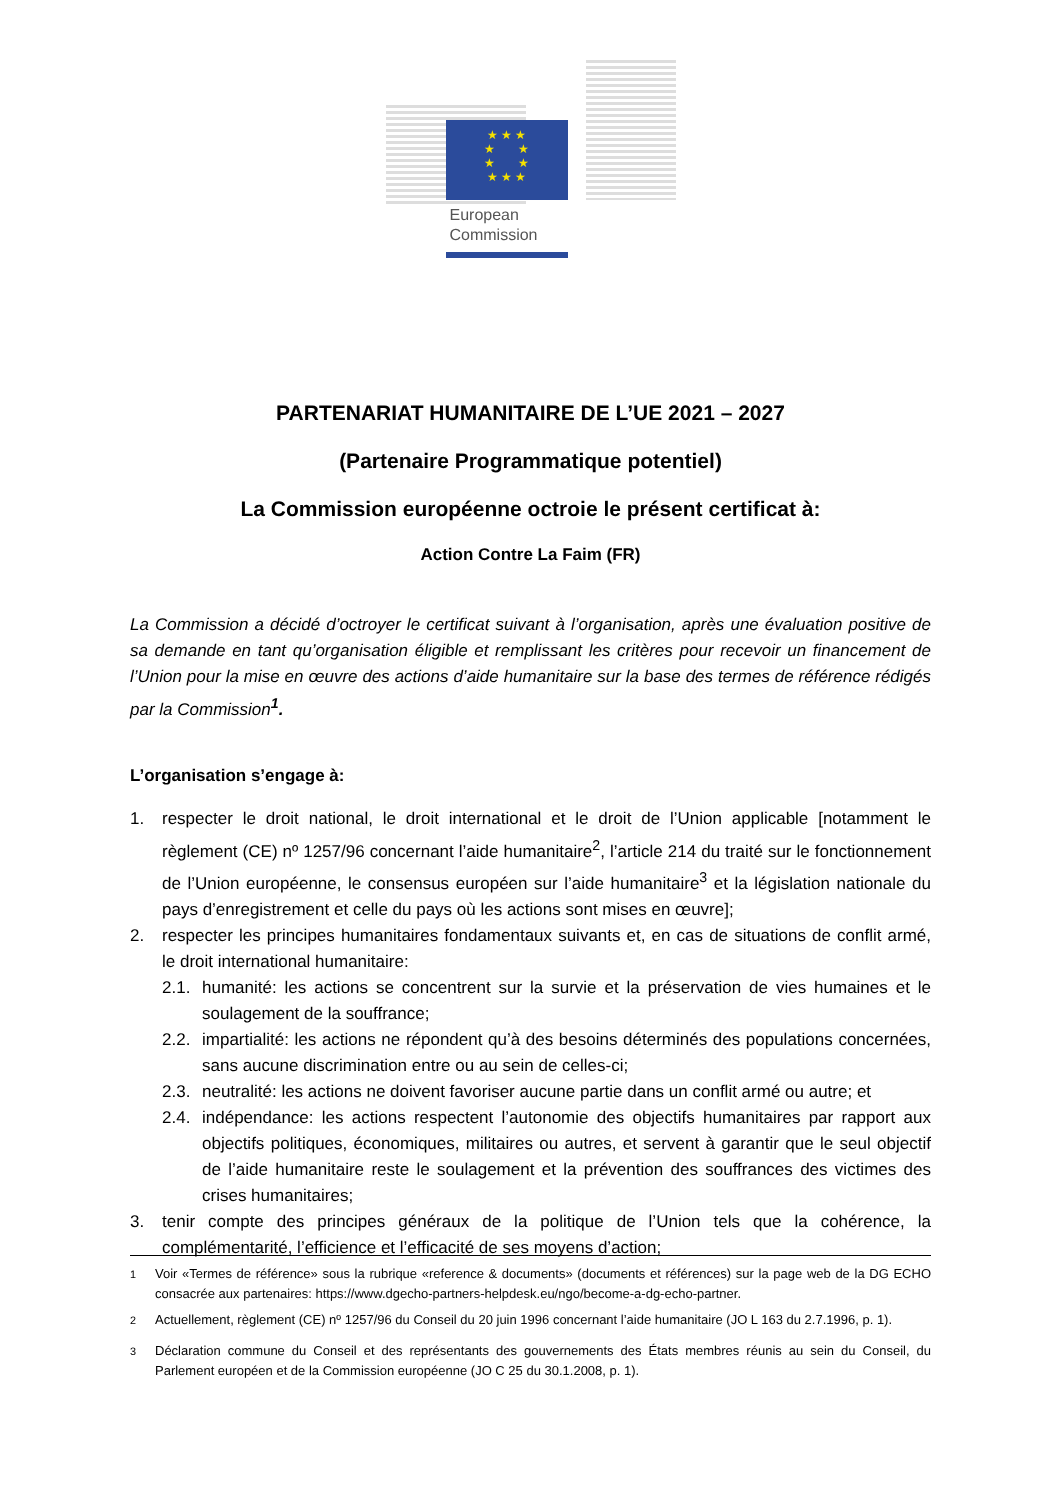★ ★ ★
★ ★
★ ★
★ ★ ★
European
Commission
PARTENARIAT HUMANITAIRE DE L’UE 2021 – 2027
(Partenaire Programmatique potentiel)
La Commission européenne octroie le présent certificat à:
Action Contre La Faim (FR)
La Commission a décidé d’octroyer le certificat suivant à l’organisation, après une évaluation positive de sa demande en tant qu’organisation éligible et remplissant les critères pour recevoir un financement de l’Union pour la mise en œuvre des actions d’aide humanitaire sur la base des termes de référence rédigés par la Commission<sup>1</sup>.
L’organisation s’engage à:
1. respecter le droit national, le droit international et le droit de l’Union applicable [notamment le règlement (CE) nº 1257/96 concernant l’aide humanitaire<sup>2</sup>, l’article 214 du traité sur le fonctionnement de l’Union européenne, le consensus européen sur l’aide humanitaire<sup>3</sup> et la législation nationale du pays d’enregistrement et celle du pays où les actions sont mises en œuvre];
2. respecter les principes humanitaires fondamentaux suivants et, en cas de situations de conflit armé, le droit international humanitaire:
2.1. humanité: les actions se concentrent sur la survie et la préservation de vies humaines et le soulagement de la souffrance;
2.2. impartialité: les actions ne répondent qu’à des besoins déterminés des populations concernées, sans aucune discrimination entre ou au sein de celles-ci;
2.3. neutralité: les actions ne doivent favoriser aucune partie dans un conflit armé ou autre; et
2.4. indépendance: les actions respectent l’autonomie des objectifs humanitaires par rapport aux objectifs politiques, économiques, militaires ou autres, et servent à garantir que le seul objectif de l’aide humanitaire reste le soulagement et la prévention des souffrances des victimes des crises humanitaires;
3. tenir compte des principes généraux de la politique de l’Union tels que la cohérence, la complémentarité, l’efficience et l’efficacité de ses moyens d’action;
<sup>1</sup> Voir «Termes de référence» sous la rubrique «reference & documents» (documents et références) sur la page web de la DG ECHO consacrée aux partenaires: https://www.dgecho-partners-helpdesk.eu/ngo/become-a-dg-echo-partner.
<sup>2</sup> Actuellement, règlement (CE) nº 1257/96 du Conseil du 20 juin 1996 concernant l’aide humanitaire (JO L 163 du 2.7.1996, p. 1).
<sup>3</sup> Déclaration commune du Conseil et des représentants des gouvernements des États membres réunis au sein du Conseil, du Parlement européen et de la Commission européenne (JO C 25 du 30.1.2008, p. 1).